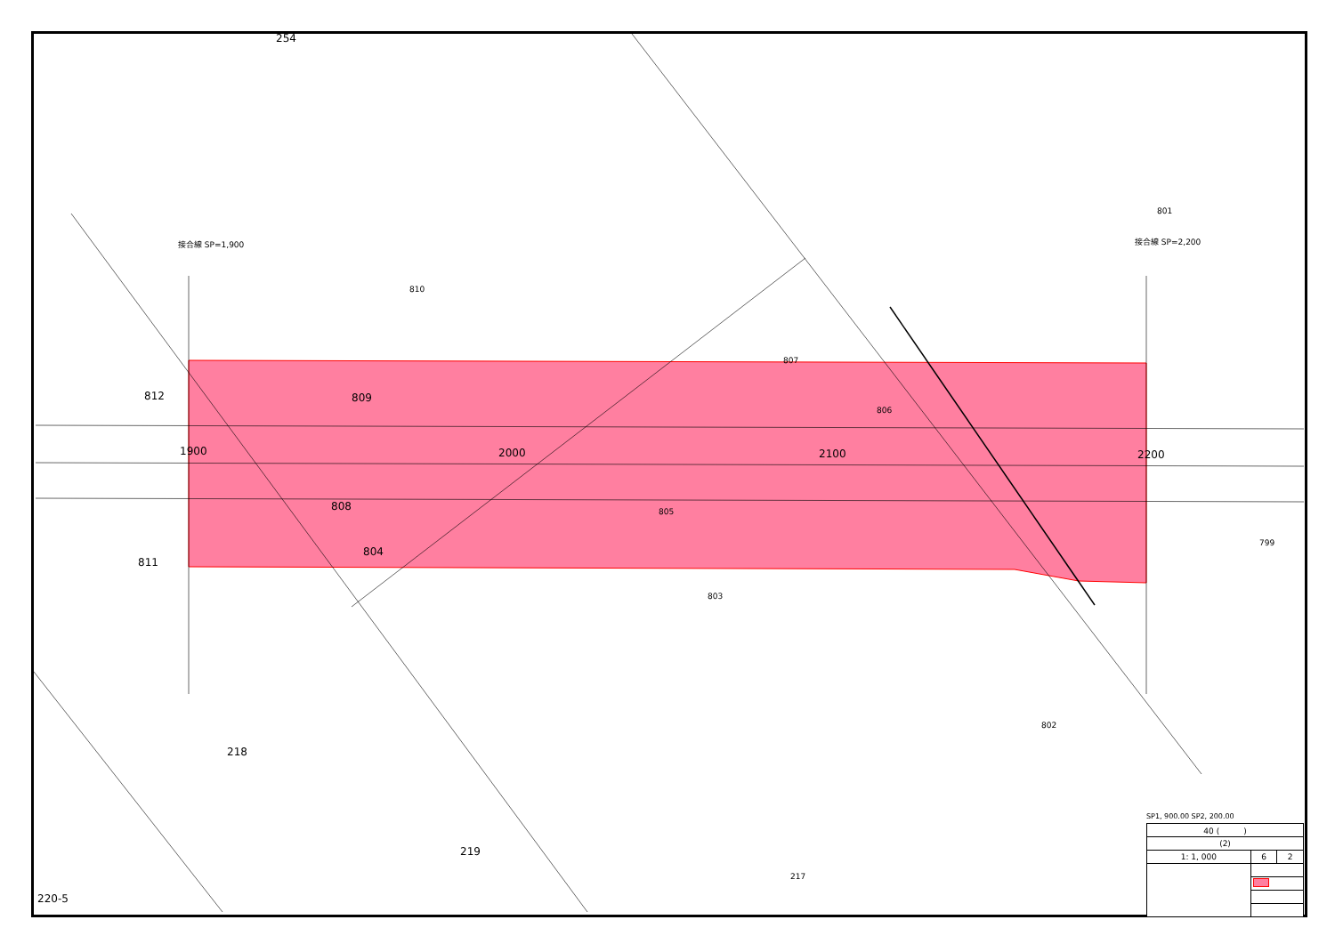254
接合線 SP=1,900 接合線 SP=2,200
801
810
812 809
807
806
1900 2000 2100 2200
808 805
804
811
803
799
802
218
219
217
220-5
SP1, 900.00 SP2, 200.00
| 40 ( ) | | |
| (2) | | |
| 1: 1, 000 | 6 | 2 |